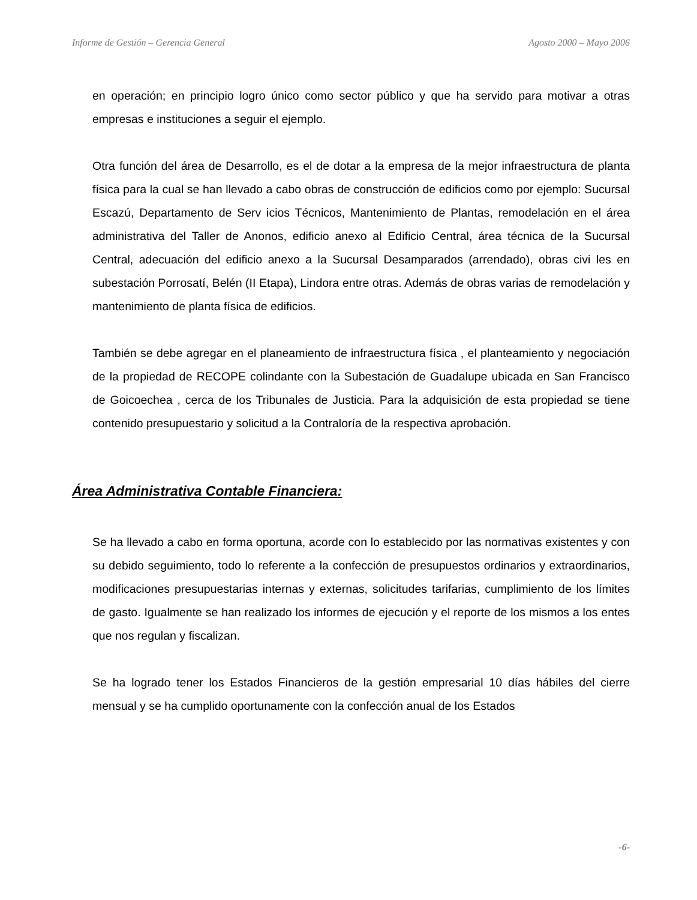Informe de Gestión – Gerencia General Agosto 2000 – Mayo 2006
en operación; en principio logro único como sector público y que ha servido para motivar a otras empresas e instituciones a seguir el ejemplo.
Otra función del área de Desarrollo, es el de dotar a la empresa de la mejor infraestructura de planta física para la cual se han llevado a cabo obras de construcción de edificios como por ejemplo: Sucursal Escazú, Departamento de Serv icios Técnicos, Mantenimiento de Plantas, remodelación en el área administrativa del Taller de Anonos, edificio anexo al Edificio Central, área técnica de la Sucursal Central, adecuación del edificio anexo a la Sucursal Desamparados (arrendado), obras civi les en subestación Porrosatí, Belén (II Etapa), Lindora entre otras. Además de obras varias de remodelación y mantenimiento de planta física de edificios.
También se debe agregar en el planeamiento de infraestructura física , el planteamiento y negociación de la propiedad de RECOPE colindante con la Subestación de Guadalupe ubicada en San Francisco de Goicoechea , cerca de los Tribunales de Justicia. Para la adquisición de esta propiedad se tiene contenido presupuestario y solicitud a la Contraloría de la respectiva aprobación.
Área Administrativa Contable Financiera:
Se ha llevado a cabo en forma oportuna, acorde con lo establecido por las normativas existentes y con su debido seguimiento, todo lo referente a la confección de presupuestos ordinarios y extraordinarios, modificaciones presupuestarias internas y externas, solicitudes tarifarias, cumplimiento de los límites de gasto. Igualmente se han realizado los informes de ejecución y el reporte de los mismos a los entes que nos regulan y fiscalizan.
Se ha logrado tener los Estados Financieros de la gestión empresarial 10 días hábiles del cierre mensual y se ha cumplido oportunamente con la confección anual de los Estados
-6-